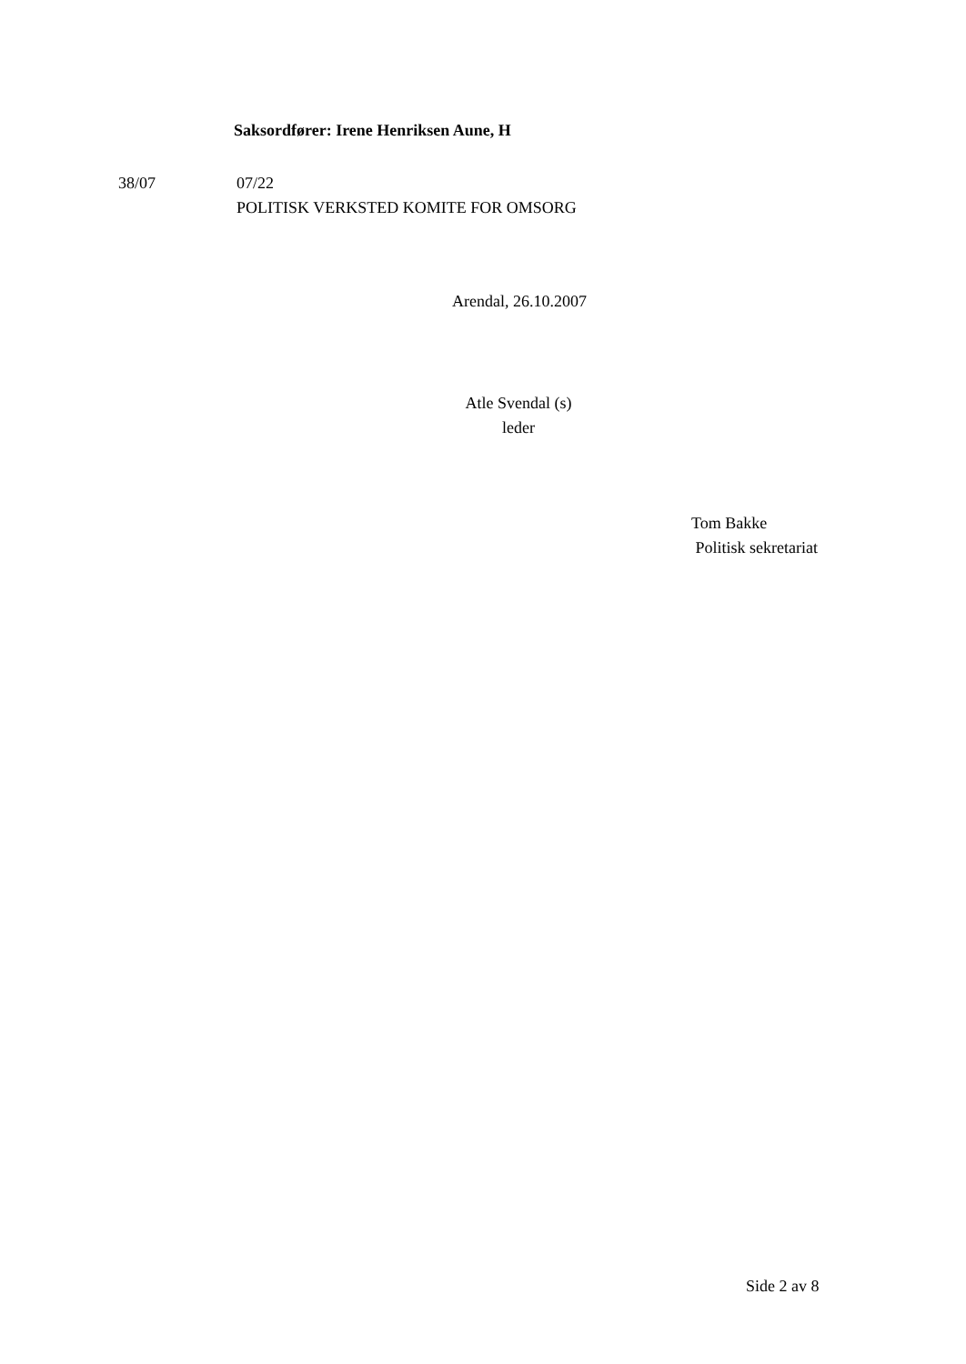Saksordfører: Irene Henriksen Aune, H
38/07 07/22
POLITISK VERKSTED KOMITE FOR OMSORG
Arendal, 26.10.2007
Atle Svendal (s)
leder
Tom Bakke
Politisk sekretariat
Side 2 av 8